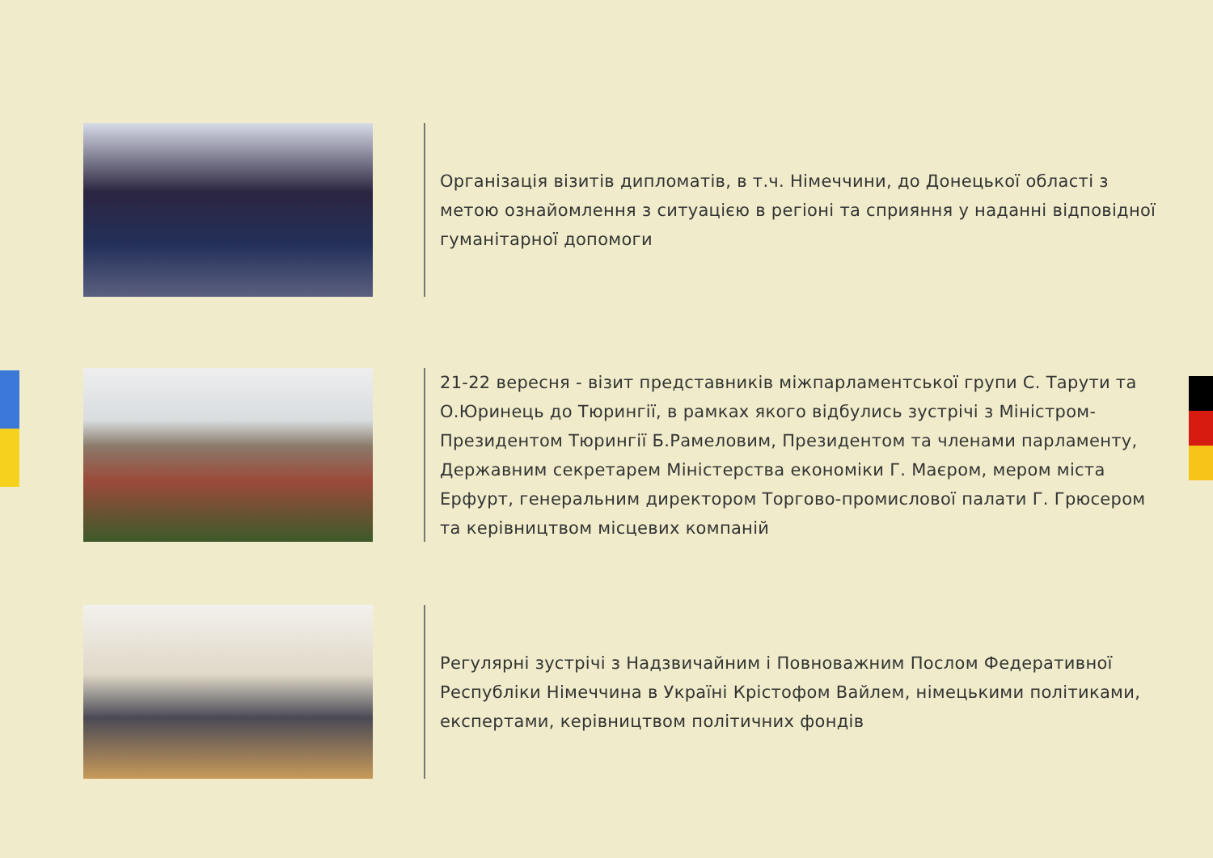Організація візитів дипломатів, в т.ч. Німеччини, до Донецької області з метою ознайомлення з ситуацією в регіоні та сприяння у наданні відповідної гуманітарної допомоги
21-22 вересня - візит представників міжпарламентської групи С. Тарути та О.Юринець до Тюрингії, в рамках якого відбулись зустрічі з Міністром-Президентом Тюрингії Б.Рамеловим, Президентом та членами парламенту, Державним секретарем Міністерства економіки Г. Маєром, мером міста Ерфурт, генеральним директором Торгово-промислової палати Г. Грюсером та керівництвом місцевих компаній
Регулярні зустрічі з Надзвичайним і Повноважним Послом Федеративної Республіки Німеччина в Україні Крістофом Вайлем, німецькими політиками, експертами, керівництвом політичних фондів